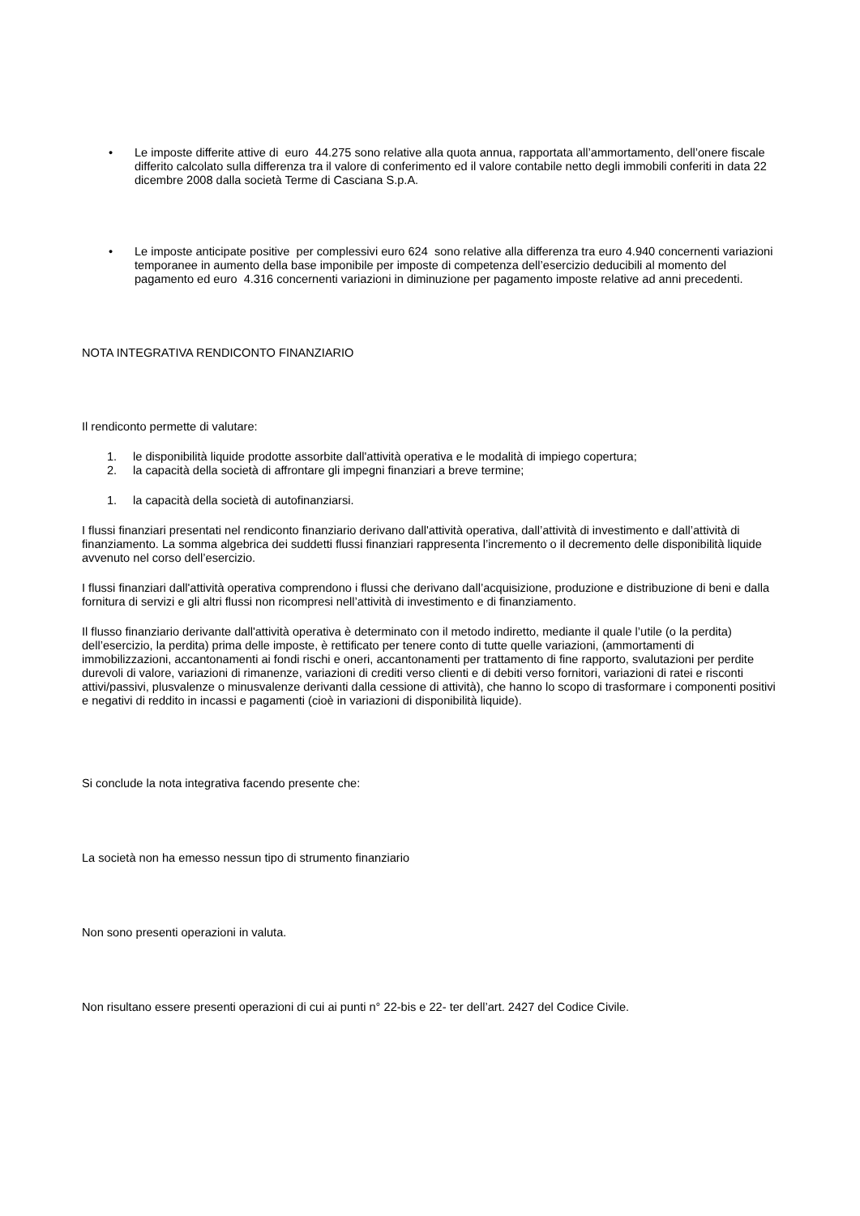• Le imposte differite attive di euro 44.275 sono relative alla quota annua, rapportata all’ammortamento, dell’onere fiscale differito calcolato sulla differenza tra il valore di conferimento ed il valore contabile netto degli immobili conferiti in data 22 dicembre 2008 dalla società Terme di Casciana S.p.A.
• Le imposte anticipate positive per complessivi euro 624 sono relative alla differenza tra euro 4.940 concernenti variazioni temporanee in aumento della base imponibile per imposte di competenza dell’esercizio deducibili al momento del pagamento ed euro 4.316 concernenti variazioni in diminuzione per pagamento imposte relative ad anni precedenti.
NOTA INTEGRATIVA RENDICONTO FINANZIARIO
Il rendiconto permette di valutare:
1. le disponibilità liquide prodotte assorbite dall'attività operativa e le modalità di impiego copertura;
2. la capacità della società di affrontare gli impegni finanziari a breve termine;
1. la capacità della società di autofinanziarsi.
I flussi finanziari presentati nel rendiconto finanziario derivano dall'attività operativa, dall’attività di investimento e dall’attività di finanziamento. La somma algebrica dei suddetti flussi finanziari rappresenta l’incremento o il decremento delle disponibilità liquide avvenuto nel corso dell’esercizio.
I flussi finanziari dall'attività operativa comprendono i flussi che derivano dall’acquisizione, produzione e distribuzione di beni e dalla fornitura di servizi e gli altri flussi non ricompresi nell’attività di investimento e di finanziamento.
Il flusso finanziario derivante dall'attività operativa è determinato con il metodo indiretto, mediante il quale l’utile (o la perdita) dell’esercizio, la perdita) prima delle imposte, è rettificato per tenere conto di tutte quelle variazioni, (ammortamenti di immobilizzazioni, accantonamenti ai fondi rischi e oneri, accantonamenti per trattamento di fine rapporto, svalutazioni per perdite durevoli di valore, variazioni di rimanenze, variazioni di crediti verso clienti e di debiti verso fornitori, variazioni di ratei e risconti attivi/passivi, plusvalenze o minusvalenze derivanti dalla cessione di attività), che hanno lo scopo di trasformare i componenti positivi e negativi di reddito in incassi e pagamenti (cioè in variazioni di disponibilità liquide).
Si conclude la nota integrativa facendo presente che:
La società non ha emesso nessun tipo di strumento finanziario
Non sono presenti operazioni in valuta.
Non risultano essere presenti operazioni di cui ai punti n° 22-bis e 22- ter dell’art. 2427 del Codice Civile.